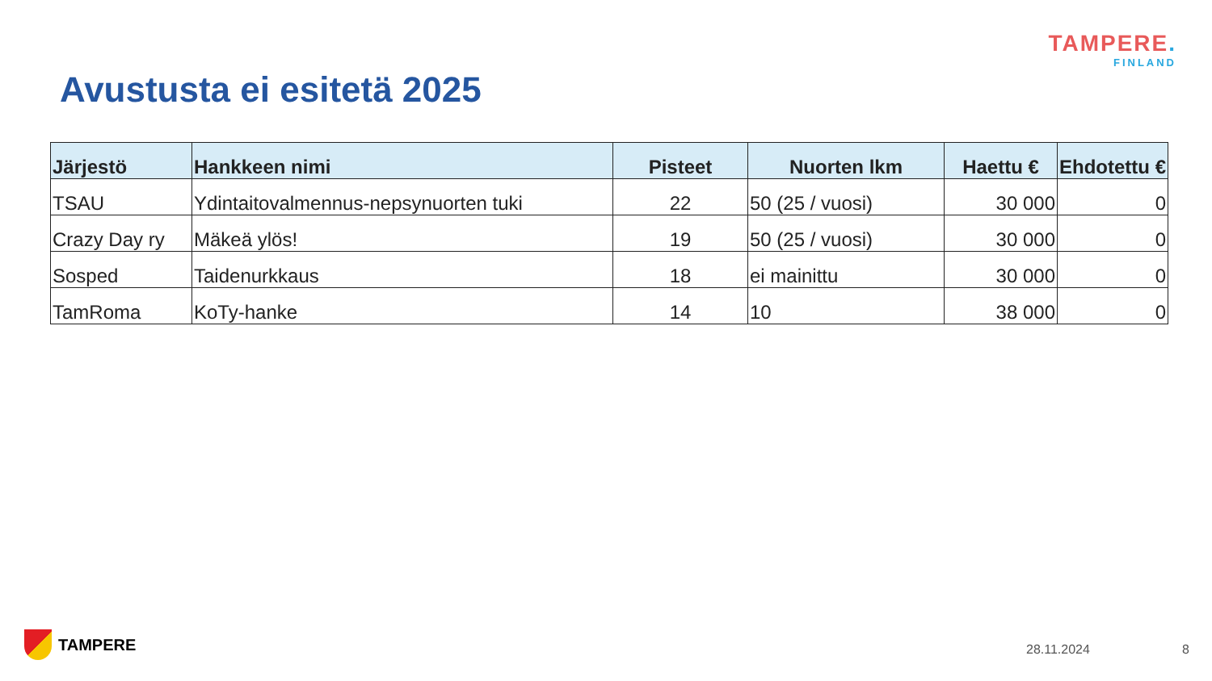TAMPERE.
FINLAND
Avustusta ei esitetä 2025
| Järjestö | Hankkeen nimi | Pisteet | Nuorten lkm | Haettu € | Ehdotettu € |
| --- | --- | --- | --- | --- | --- |
| TSAU | Ydintaitovalmennus-nepsynuorten tuki | 22 | 50 (25 / vuosi) | 30 000 | 0 |
| Crazy Day ry | Mäkeä ylös! | 19 | 50 (25 / vuosi) | 30 000 | 0 |
| Sosped | Taidenurkkaus | 18 | ei mainittu | 30 000 | 0 |
| TamRoma | KoTy-hanke | 14 | 10 | 38 000 | 0 |
TAMPERE 28.11.2024 8